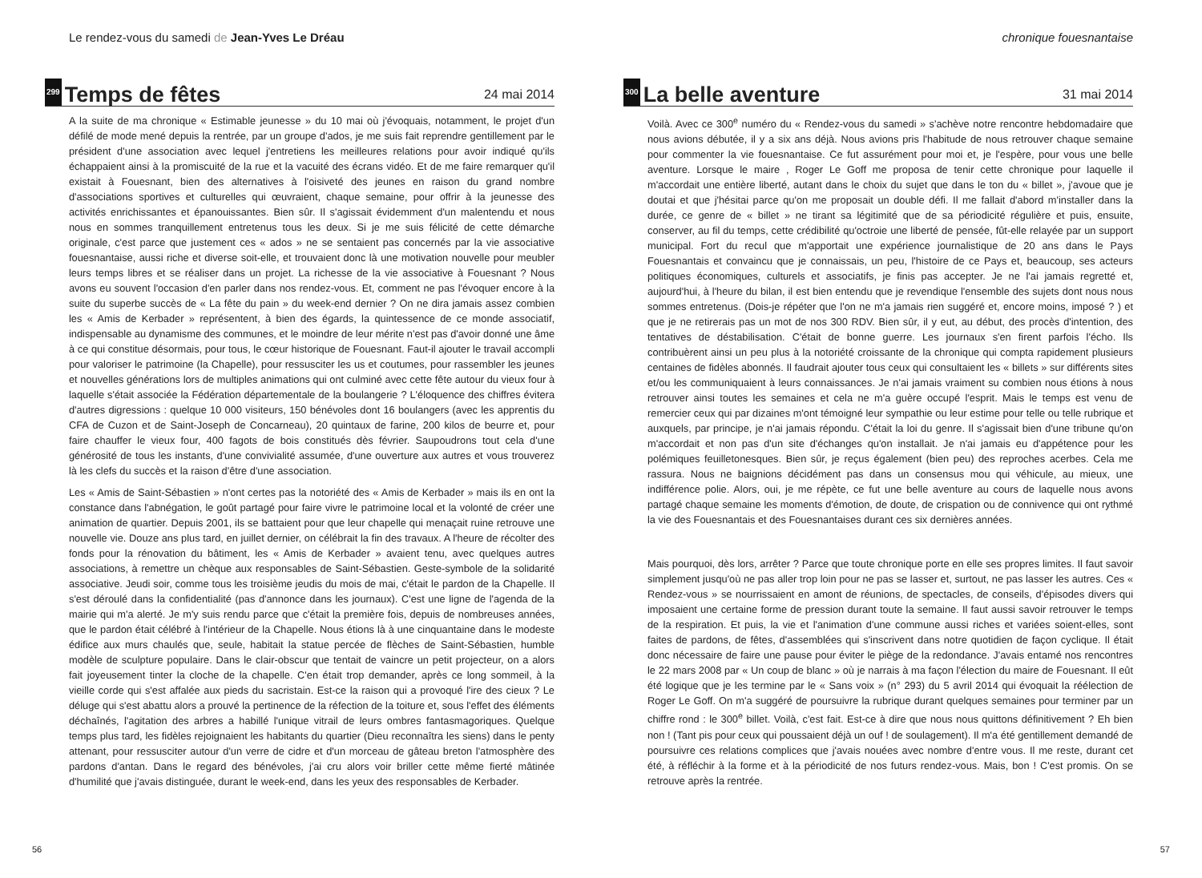Le rendez-vous du samedi de Jean-Yves Le Dréau
299 Temps de fêtes 24 mai 2014
A la suite de ma chronique « Estimable jeunesse » du 10 mai où j'évoquais, notamment, le projet d'un défilé de mode mené depuis la rentrée, par un groupe d'ados, je me suis fait reprendre gentillement par le président d'une association avec lequel j'entretiens les meilleures relations pour avoir indiqué qu'ils échappaient ainsi à la promiscuité de la rue et la vacuité des écrans vidéo. Et de me faire remarquer qu'il existait à Fouesnant, bien des alternatives à l'oisiveté des jeunes en raison du grand nombre d'associations sportives et culturelles qui œuvraient, chaque semaine, pour offrir à la jeunesse des activités enrichissantes et épanouissantes. Bien sûr. Il s'agissait évidemment d'un malentendu et nous nous en sommes tranquillement entretenus tous les deux. Si je me suis félicité de cette démarche originale, c'est parce que justement ces « ados » ne se sentaient pas concernés par la vie associative fouesnantaise, aussi riche et diverse soit-elle, et trouvaient donc là une motivation nouvelle pour meubler leurs temps libres et se réaliser dans un projet. La richesse de la vie associative à Fouesnant ? Nous avons eu souvent l'occasion d'en parler dans nos rendez-vous. Et, comment ne pas l'évoquer encore à la suite du superbe succès de « La fête du pain » du week-end dernier ? On ne dira jamais assez combien les « Amis de Kerbader » représentent, à bien des égards, la quintessence de ce monde associatif, indispensable au dynamisme des communes, et le moindre de leur mérite n'est pas d'avoir donné une âme à ce qui constitue désormais, pour tous, le cœur historique de Fouesnant. Faut-il ajouter le travail accompli pour valoriser le patrimoine (la Chapelle), pour ressusciter les us et coutumes, pour rassembler les jeunes et nouvelles générations lors de multiples animations qui ont culminé avec cette fête autour du vieux four à laquelle s'était associée la Fédération départementale de la boulangerie ? L'éloquence des chiffres évitera d'autres digressions : quelque 10 000 visiteurs, 150 bénévoles dont 16 boulangers (avec les apprentis du CFA de Cuzon et de Saint-Joseph de Concarneau), 20 quintaux de farine, 200 kilos de beurre et, pour faire chauffer le vieux four, 400 fagots de bois constitués dès février. Saupoudrons tout cela d'une générosité de tous les instants, d'une convivialité assumée, d'une ouverture aux autres et vous trouverez là les clefs du succès et la raison d'être d'une association.
Les « Amis de Saint-Sébastien » n'ont certes pas la notoriété des « Amis de Kerbader » mais ils en ont la constance dans l'abnégation, le goût partagé pour faire vivre le patrimoine local et la volonté de créer une animation de quartier. Depuis 2001, ils se battaient pour que leur chapelle qui menaçait ruine retrouve une nouvelle vie. Douze ans plus tard, en juillet dernier, on célébrait la fin des travaux. A l'heure de récolter des fonds pour la rénovation du bâtiment, les « Amis de Kerbader » avaient tenu, avec quelques autres associations, à remettre un chèque aux responsables de Saint-Sébastien. Geste-symbole de la solidarité associative. Jeudi soir, comme tous les troisième jeudis du mois de mai, c'était le pardon de la Chapelle. Il s'est déroulé dans la confidentialité (pas d'annonce dans les journaux). C'est une ligne de l'agenda de la mairie qui m'a alerté. Je m'y suis rendu parce que c'était la première fois, depuis de nombreuses années, que le pardon était célébré à l'intérieur de la Chapelle. Nous étions là à une cinquantaine dans le modeste édifice aux murs chaulés que, seule, habitait la statue percée de flèches de Saint-Sébastien, humble modèle de sculpture populaire. Dans le clair-obscur que tentait de vaincre un petit projecteur, on a alors fait joyeusement tinter la cloche de la chapelle. C'en était trop demander, après ce long sommeil, à la vieille corde qui s'est affalée aux pieds du sacristain. Est-ce la raison qui a provoqué l'ire des cieux ? Le déluge qui s'est abattu alors a prouvé la pertinence de la réfection de la toiture et, sous l'effet des éléments déchaînés, l'agitation des arbres a habillé l'unique vitrail de leurs ombres fantasmagoriques. Quelque temps plus tard, les fidèles rejoignaient les habitants du quartier (Dieu reconnaîtra les siens) dans le penty attenant, pour ressusciter autour d'un verre de cidre et d'un morceau de gâteau breton l'atmosphère des pardons d'antan. Dans le regard des bénévoles, j'ai cru alors voir briller cette même fierté mâtinée d'humilité que j'avais distinguée, durant le week-end, dans les yeux des responsables de Kerbader.
56
chronique fouesnantaise
300 La belle aventure 31 mai 2014
Voilà. Avec ce 300<sup>e</sup> numéro du « Rendez-vous du samedi » s'achève notre rencontre hebdomadaire que nous avions débutée, il y a six ans déjà. Nous avions pris l'habitude de nous retrouver chaque semaine pour commenter la vie fouesnantaise. Ce fut assurément pour moi et, je l'espère, pour vous une belle aventure. Lorsque le maire , Roger Le Goff me proposa de tenir cette chronique pour laquelle il m'accordait une entière liberté, autant dans le choix du sujet que dans le ton du « billet », j'avoue que je doutai et que j'hésitai parce qu'on me proposait un double défi. Il me fallait d'abord m'installer dans la durée, ce genre de « billet » ne tirant sa légitimité que de sa périodicité régulière et puis, ensuite, conserver, au fil du temps, cette crédibilité qu'octroie une liberté de pensée, fût-elle relayée par un support municipal. Fort du recul que m'apportait une expérience journalistique de 20 ans dans le Pays Fouesnantais et convaincu que je connaissais, un peu, l'histoire de ce Pays et, beaucoup, ses acteurs politiques économiques, culturels et associatifs, je finis pas accepter. Je ne l'ai jamais regretté et, aujourd'hui, à l'heure du bilan, il est bien entendu que je revendique l'ensemble des sujets dont nous nous sommes entretenus. (Dois-je répéter que l'on ne m'a jamais rien suggéré et, encore moins, imposé ? ) et que je ne retirerais pas un mot de nos 300 RDV. Bien sûr, il y eut, au début, des procès d'intention, des tentatives de déstabilisation. C'était de bonne guerre. Les journaux s'en firent parfois l'écho. Ils contribuèrent ainsi un peu plus à la notoriété croissante de la chronique qui compta rapidement plusieurs centaines de fidèles abonnés. Il faudrait ajouter tous ceux qui consultaient les « billets » sur différents sites et/ou les communiquaient à leurs connaissances. Je n'ai jamais vraiment su combien nous étions à nous retrouver ainsi toutes les semaines et cela ne m'a guère occupé l'esprit. Mais le temps est venu de remercier ceux qui par dizaines m'ont témoigné leur sympathie ou leur estime pour telle ou telle rubrique et auxquels, par principe, je n'ai jamais répondu. C'était la loi du genre. Il s'agissait bien d'une tribune qu'on m'accordait et non pas d'un site d'échanges qu'on installait. Je n'ai jamais eu d'appétence pour les polémiques feuilletonesques. Bien sûr, je reçus également (bien peu) des reproches acerbes. Cela me rassura. Nous ne baignions décidément pas dans un consensus mou qui véhicule, au mieux, une indifférence polie. Alors, oui, je me répète, ce fut une belle aventure au cours de laquelle nous avons partagé chaque semaine les moments d'émotion, de doute, de crispation ou de connivence qui ont rythmé la vie des Fouesnantais et des Fouesnantaises durant ces six dernières années.
Mais pourquoi, dès lors, arrêter ? Parce que toute chronique porte en elle ses propres limites. Il faut savoir simplement jusqu'où ne pas aller trop loin pour ne pas se lasser et, surtout, ne pas lasser les autres. Ces « Rendez-vous » se nourrissaient en amont de réunions, de spectacles, de conseils, d'épisodes divers qui imposaient une certaine forme de pression durant toute la semaine. Il faut aussi savoir retrouver le temps de la respiration. Et puis, la vie et l'animation d'une commune aussi riches et variées soient-elles, sont faites de pardons, de fêtes, d'assemblées qui s'inscrivent dans notre quotidien de façon cyclique. Il était donc nécessaire de faire une pause pour éviter le piège de la redondance. J'avais entamé nos rencontres le 22 mars 2008 par « Un coup de blanc » où je narrais à ma façon l'élection du maire de Fouesnant. Il eût été logique que je les termine par le « Sans voix » (n° 293) du 5 avril 2014 qui évoquait la réélection de Roger Le Goff. On m'a suggéré de poursuivre la rubrique durant quelques semaines pour terminer par un chiffre rond : le 300<sup>e</sup> billet. Voilà, c'est fait. Est-ce à dire que nous nous quittons définitivement ? Eh bien non ! (Tant pis pour ceux qui poussaient déjà un ouf ! de soulagement). Il m'a été gentillement demandé de poursuivre ces relations complices que j'avais nouées avec nombre d'entre vous. Il me reste, durant cet été, à réfléchir à la forme et à la périodicité de nos futurs rendez-vous. Mais, bon ! C'est promis. On se retrouve après la rentrée.
57